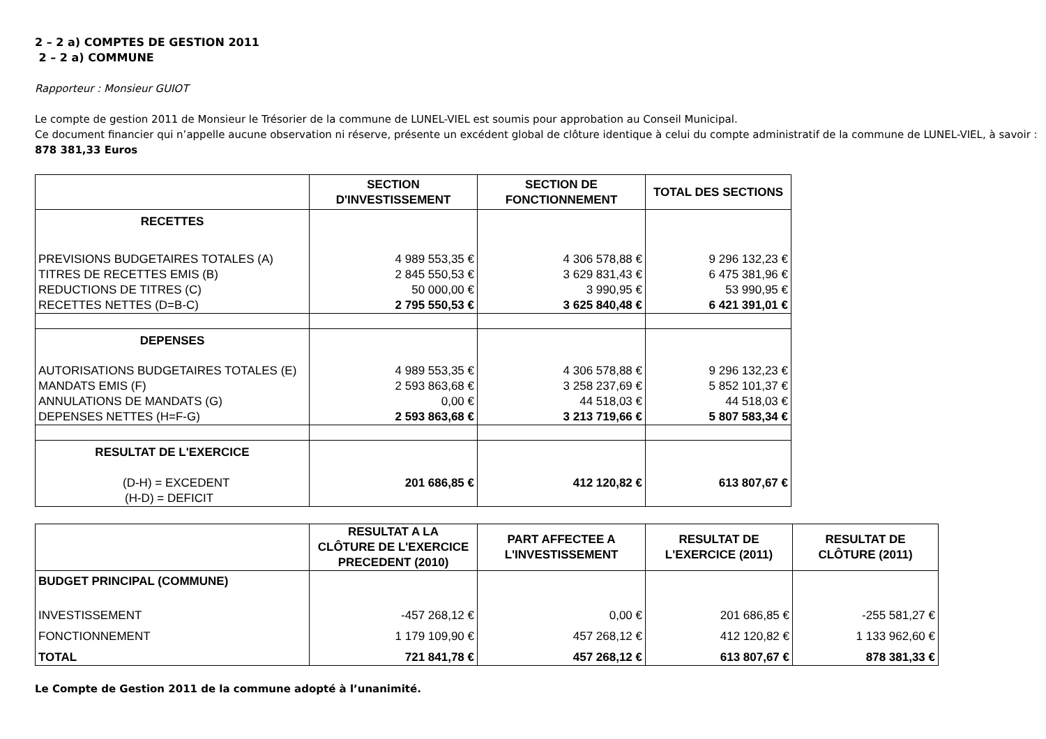2 – 2 a) COMPTES DE GESTION 2011
2 – 2 a) COMMUNE
Rapporteur : Monsieur GUIOT
Le compte de gestion 2011 de Monsieur le Trésorier de la commune de LUNEL-VIEL est soumis pour approbation au Conseil Municipal.
Ce document financier qui n’appelle aucune observation ni réserve, présente un excédent global de clôture identique à celui du compte administratif de la commune de LUNEL-VIEL, à savoir : 878 381,33 Euros
| | SECTION D'INVESTISSEMENT | SECTION DE FONCTIONNEMENT | TOTAL DES SECTIONS |
| --- | --- | --- | --- |
| RECETTES | | | |
| PREVISIONS BUDGETAIRES TOTALES (A) | 4 989 553,35 € | 4 306 578,88 € | 9 296 132,23 € |
| TITRES DE RECETTES EMIS (B) | 2 845 550,53 € | 3 629 831,43 € | 6 475 381,96 € |
| REDUCTIONS DE TITRES (C) | 50 000,00 € | 3 990,95 € | 53 990,95 € |
| RECETTES NETTES (D=B-C) | 2 795 550,53 € | 3 625 840,48 € | 6 421 391,01 € |
| DEPENSES | | | |
| AUTORISATIONS BUDGETAIRES TOTALES (E) | 4 989 553,35 € | 4 306 578,88 € | 9 296 132,23 € |
| MANDATS EMIS (F) | 2 593 863,68 € | 3 258 237,69 € | 5 852 101,37 € |
| ANNULATIONS DE MANDATS (G) | 0,00 € | 44 518,03 € | 44 518,03 € |
| DEPENSES NETTES (H=F-G) | 2 593 863,68 € | 3 213 719,66 € | 5 807 583,34 € |
| RESULTAT DE L'EXERCICE | | | |
| (D-H) = EXCEDENT | 201 686,85 € | 412 120,82 € | 613 807,67 € |
| (H-D) = DEFICIT | | | |
| | RESULTAT A LA CLÔTURE DE L'EXERCICE PRECEDENT (2010) | PART AFFECTEE A L'INVESTISSEMENT | RESULTAT DE L'EXERCICE (2011) | RESULTAT DE CLÔTURE (2011) |
| --- | --- | --- | --- | --- |
| BUDGET PRINCIPAL (COMMUNE) | | | | |
| INVESTISSEMENT | -457 268,12 € | 0,00 € | 201 686,85 € | -255 581,27 € |
| FONCTIONNEMENT | 1 179 109,90 € | 457 268,12 € | 412 120,82 € | 1 133 962,60 € |
| TOTAL | 721 841,78 € | 457 268,12 € | 613 807,67 € | 878 381,33 € |
Le Compte de Gestion 2011 de la commune adopté à l’unanimité.